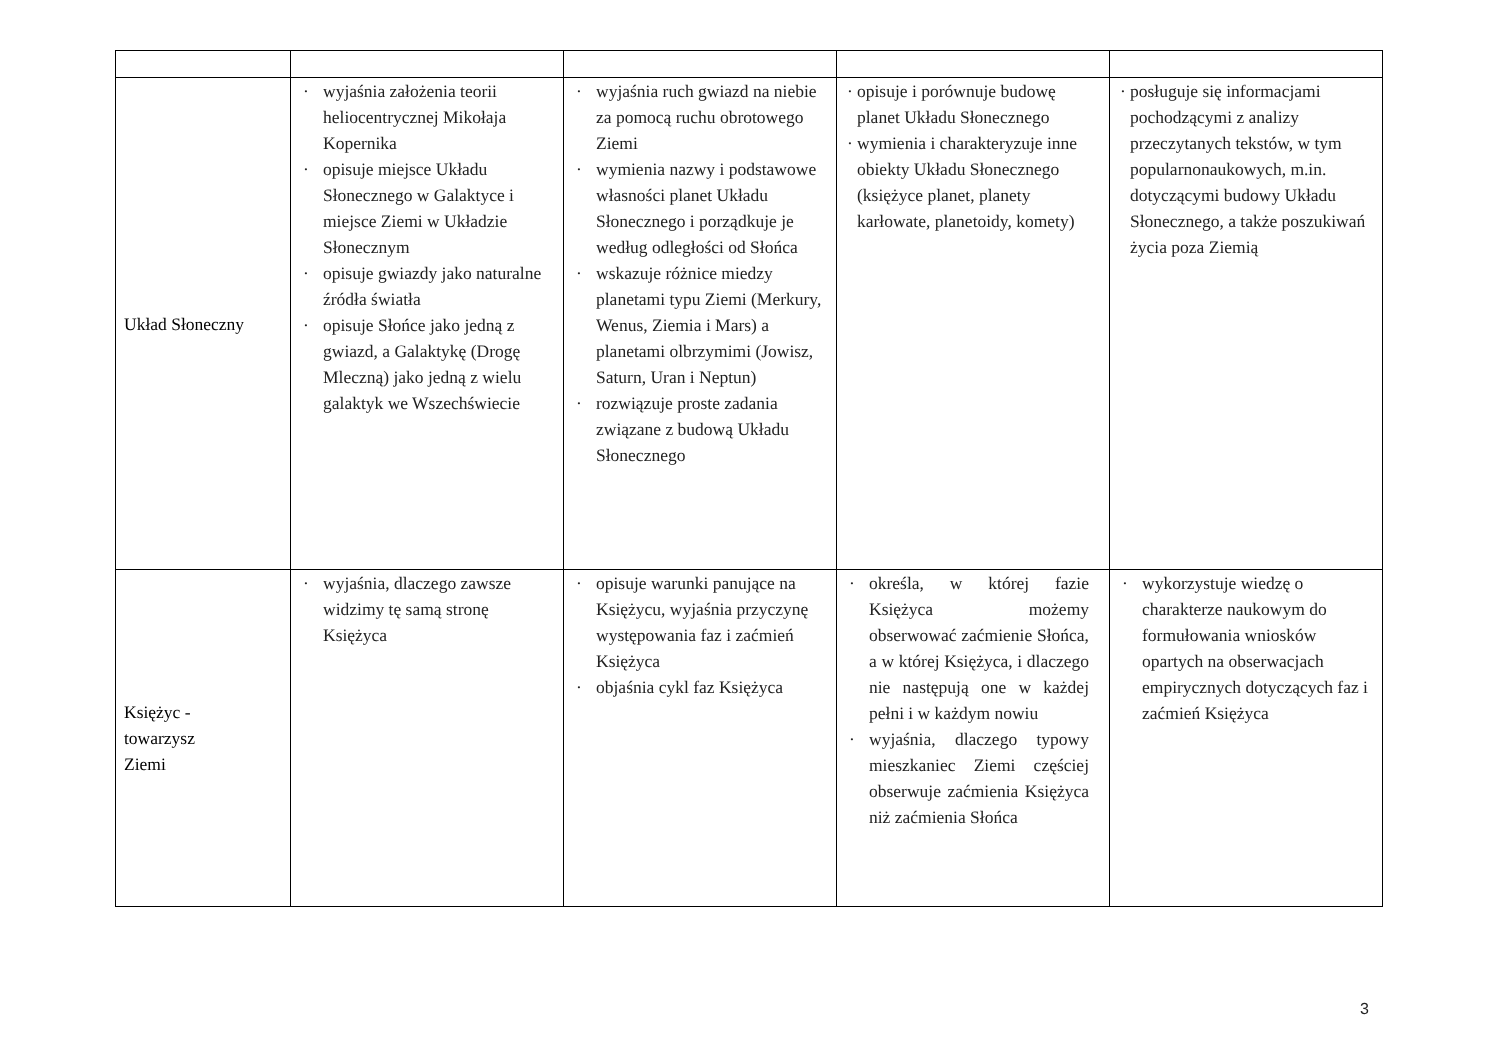| Układ Słoneczny | · wyjaśnia założenia teorii heliocentrycznej Mikołaja Kopernika · opisuje miejsce Układu Słonecznego w Galaktyce i miejsce Ziemi w Układzie Słonecznym · opisuje gwiazdy jako naturalne źródła światła · opisuje Słońce jako jedną z gwiazd, a Galaktykę (Drogę Mleczną) jako jedną z wielu galaktyk we Wszechświecie | · wyjaśnia ruch gwiazd na niebie za pomocą ruchu obrotowego Ziemi · wymienia nazwy i podstawowe własności planet Układu Słonecznego i porządkuje je według odległości od Słońca · wskazuje różnice miedzy planetami typu Ziemi (Merkury, Wenus, Ziemia i Mars) a planetami olbrzymimi (Jowisz, Saturn, Uran i Neptun) · rozwiązuje proste zadania związane z budową Układu Słonecznego | · opisuje i porównuje budowę planet Układu Słonecznego · wymienia i charakteryzuje inne obiekty Układu Słonecznego (księżyce planet, planety karłowate, planetoidy, komety) | · posługuje się informacjami pochodzącymi z analizy przeczytanych tekstów, w tym popularnonaukowych, m.in. dotyczącymi budowy Układu Słonecznego, a także poszukiwań życia poza Ziemią |
| Księżyc - towarzysz Ziemi | · wyjaśnia, dlaczego zawsze widzimy tę samą stronę Księżyca | · opisuje warunki panujące na Księżycu, wyjaśnia przyczynę występowania faz i zaćmień Księżyca · objaśnia cykl faz Księżyca | · określa, w której fazie Księżyca możemy obserwować zaćmienie Słońca, a w której Księżyca, i dlaczego nie następują one w każdej pełni i w każdym nowiu · wyjaśnia, dlaczego typowy mieszkaniec Ziemi częściej obserwuje zaćmienia Księżyca niż zaćmienia Słońca | · wykorzystuje wiedzę o charakterze naukowym do formułowania wniosków opartych na obserwacjach empirycznych dotyczących faz i zaćmień Księżyca |
3